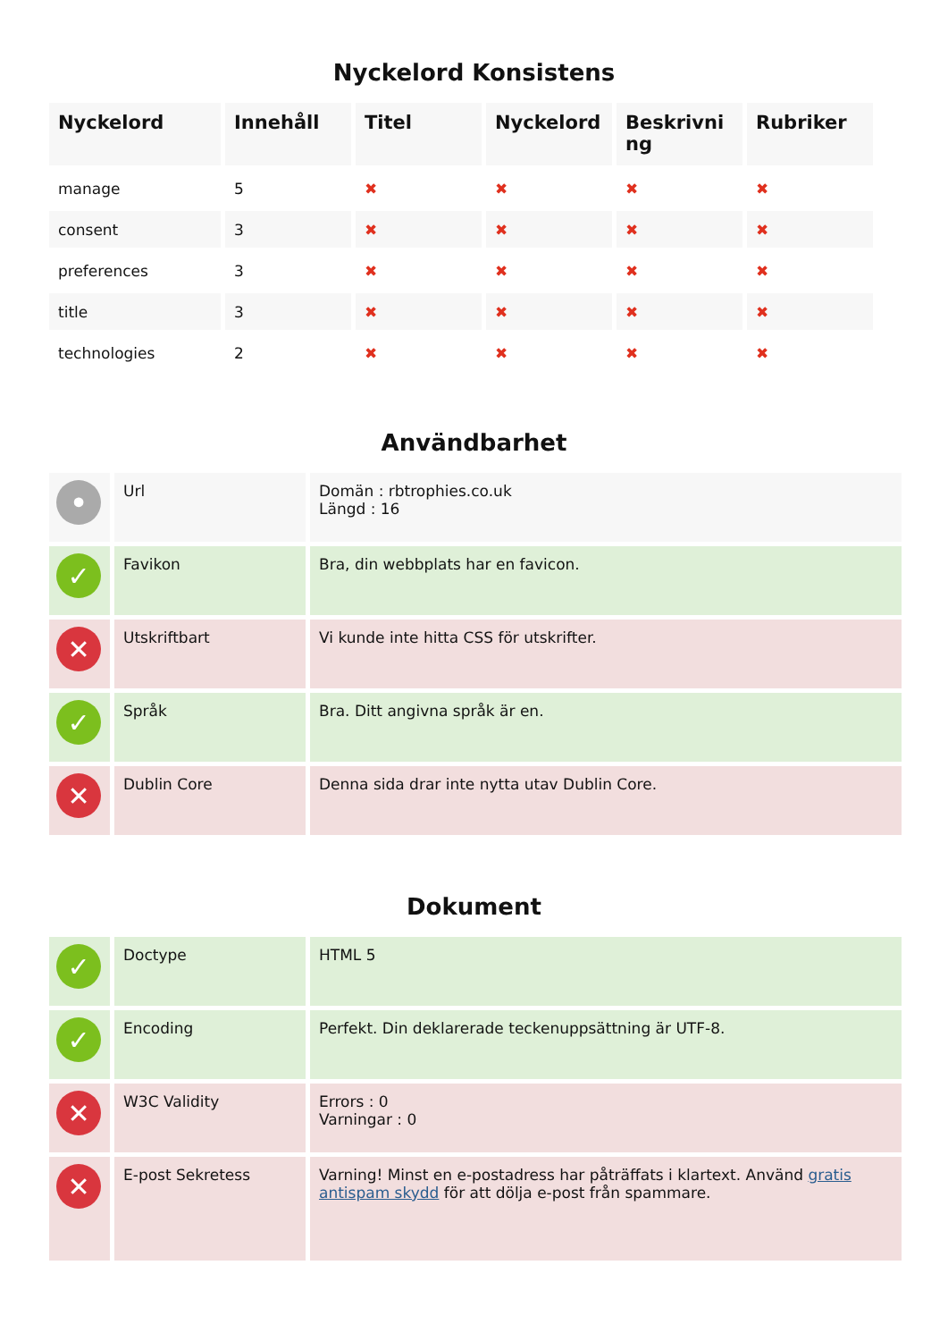Nyckelord Konsistens
| Nyckelord | Innehåll | Titel | Nyckelord | Beskrivni ng | Rubriker |
| --- | --- | --- | --- | --- | --- |
| manage | 5 | ✖ | ✖ | ✖ | ✖ |
| consent | 3 | ✖ | ✖ | ✖ | ✖ |
| preferences | 3 | ✖ | ✖ | ✖ | ✖ |
| title | 3 | ✖ | ✖ | ✖ | ✖ |
| technologies | 2 | ✖ | ✖ | ✖ | ✖ |
Användbarhet
| • | Url | Domän : rbtrophies.co.uk Längd : 16 |
| ✓ | Favikon | Bra, din webbplats har en favicon. |
| ✕ | Utskriftbart | Vi kunde inte hitta CSS för utskrifter. |
| ✓ | Språk | Bra. Ditt angivna språk är en. |
| ✕ | Dublin Core | Denna sida drar inte nytta utav Dublin Core. |
Dokument
| ✓ | Doctype | HTML 5 |
| ✓ | Encoding | Perfekt. Din deklarerade teckenuppsättning är UTF-8. |
| ✕ | W3C Validity | Errors : 0 Varningar : 0 |
| ✕ | E-post Sekretess | Varning! Minst en e-postadress har påträffats i klartext. Använd gratis antispam skydd för att dölja e-post från spammare. |